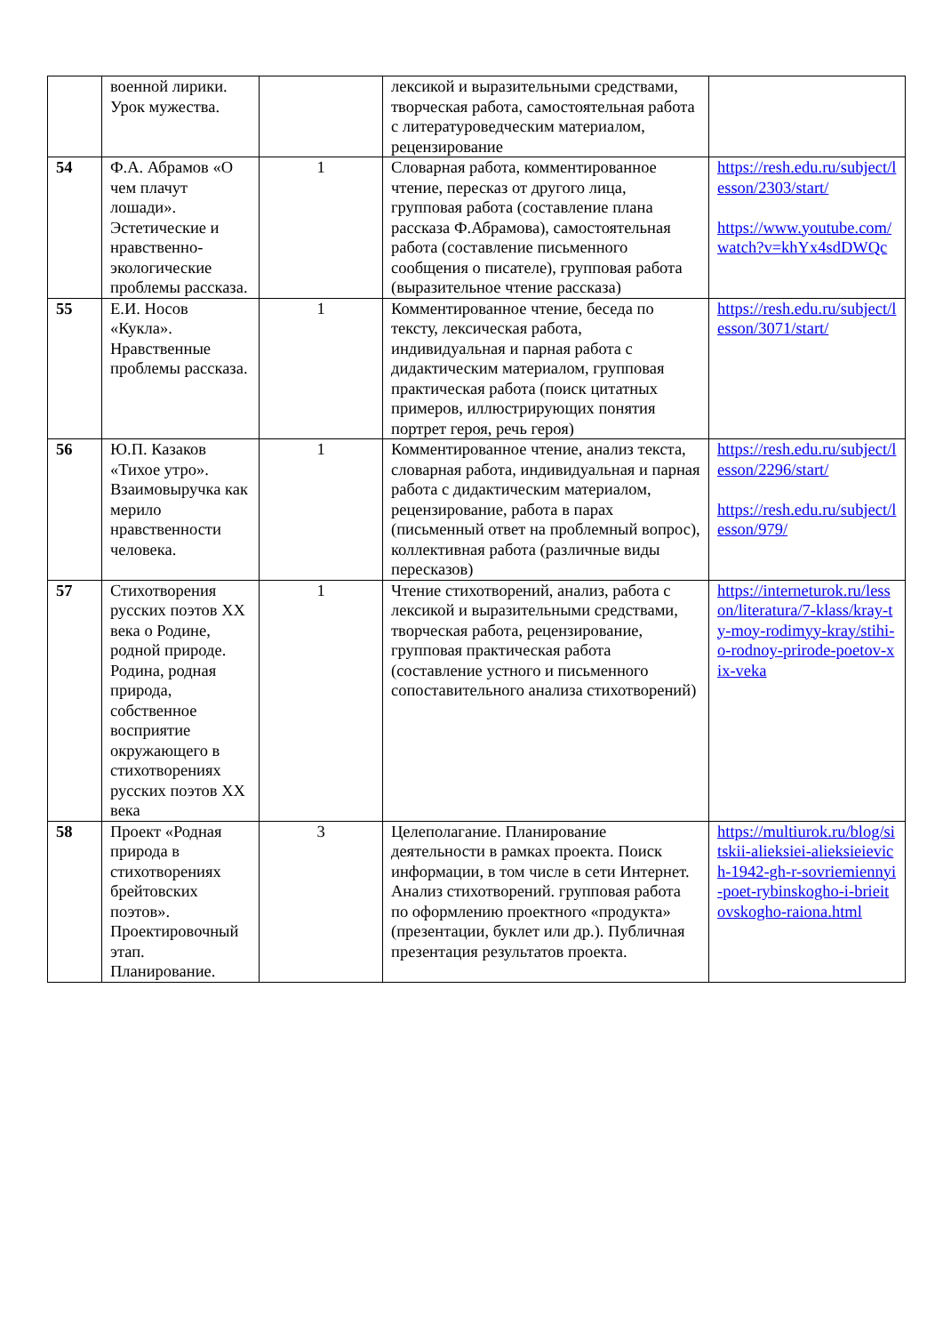| | военной лирики. Урок мужества. | | лексикой и выразительными средствами, творческая работа, самостоятельная работа с литературоведческим материалом, рецензирование | |
| 54 | Ф.А. Абрамов «О чем плачут лошади». Эстетические и нравственно-экологические проблемы рассказа. | 1 | Словарная работа, комментированное чтение, пересказ от другого лица, групповая работа (составление плана рассказа Ф.Абрамова), самостоятельная работа (составление письменного сообщения о писателе), групповая работа (выразительное чтение рассказа) | https://resh.edu.ru/subject/lesson/2303/start/ https://www.youtube.com/watch?v=khYx4sdDWQc |
| 55 | Е.И. Носов «Кукла». Нравственные проблемы рассказа. | 1 | Комментированное чтение, беседа по тексту, лексическая работа, индивидуальная и парная работа с дидактическим материалом, групповая практическая работа (поиск цитатных примеров, иллюстрирующих понятия портрет героя, речь героя) | https://resh.edu.ru/subject/lesson/3071/start/ |
| 56 | Ю.П. Казаков «Тихое утро». Взаимовыручка как мерило нравственности человека. | 1 | Комментированное чтение, анализ текста, словарная работа, индивидуальная и парная работа с дидактическим материалом, рецензирование, работа в парах (письменный ответ на проблемный вопрос), коллективная работа (различные виды пересказов) | https://resh.edu.ru/subject/lesson/2296/start/ https://resh.edu.ru/subject/lesson/979/ |
| 57 | Стихотворения русских поэтов XX века о Родине, родной природе. Родина, родная природа, собственное восприятие окружающего в стихотворениях русских поэтов XX века | 1 | Чтение стихотворений, анализ, работа с лексикой и выразительными средствами, творческая работа, рецензирование, групповая практическая работа (составление устного и письменного сопоставительного анализа стихотворений) | https://interneturok.ru/lesson/literatura/7-klass/kray-ty-moy-rodimyy-kray/stihi-o-rodnoy-prirode-poetov-xix-veka |
| 58 | Проект «Родная природа в стихотворениях брейтовских поэтов». Проектировочный этап. Планирование. | 3 | Целеполагание. Планирование деятельности в рамках проекта. Поиск информации, в том числе в сети Интернет. Анализ стихотворений. групповая работа по оформлению проектного «продукта» (презентации, буклет или др.). Публичная презентация результатов проекта. | https://multiurok.ru/blog/sitskii-alieksiei-alieksieievich-1942-gh-r-sovriemiennyi-poet-rybinskogho-i-brieitovskogho-raiona.html |